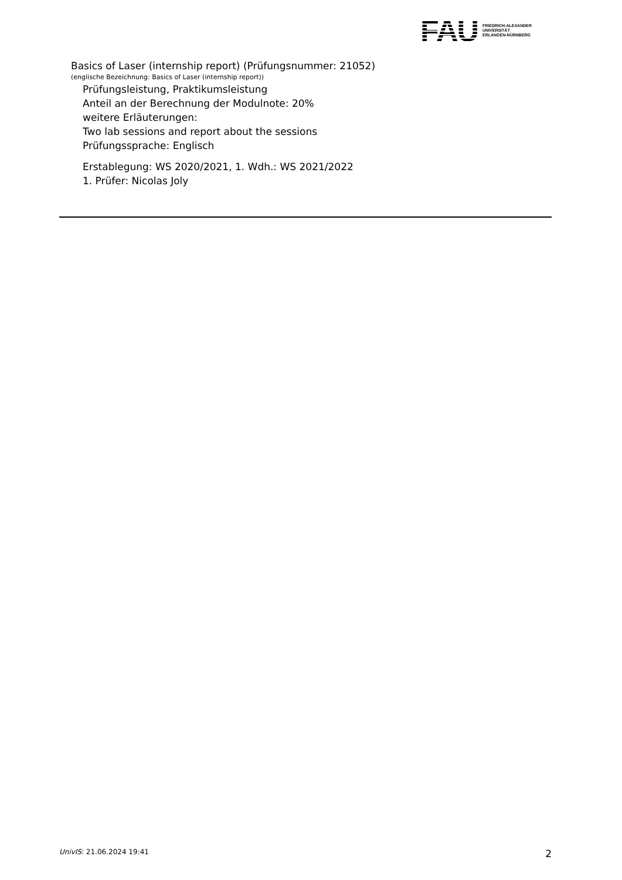FAU
FRIEDRICH-ALEXANDER
UNIVERSITÄT
ERLANGEN-NÜRNBERG
Basics of Laser (internship report) (Prüfungsnummer: 21052)
(englische Bezeichnung: Basics of Laser (internship report))
Prüfungsleistung, Praktikumsleistung
Anteil an der Berechnung der Modulnote: 20%
weitere Erläuterungen:
Two lab sessions and report about the sessions
Prüfungssprache: Englisch
Erstablegung: WS 2020/2021, 1. Wdh.: WS 2021/2022
1. Prüfer: Nicolas Joly
UnivIS: 21.06.2024 19:41 2